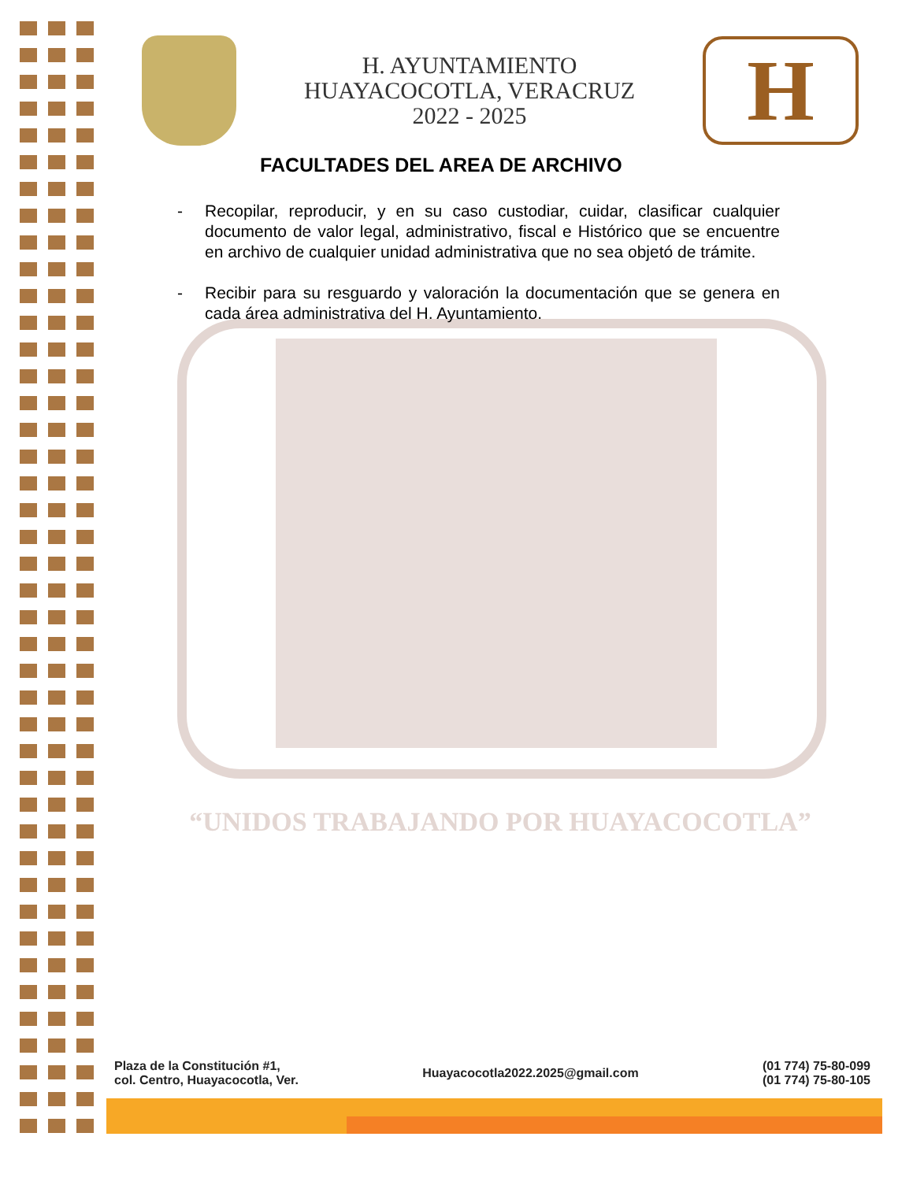H. AYUNTAMIENTO
HUAYACOCOTLA, VERACRUZ
2022 - 2025
H
FACULTADES DEL AREA DE ARCHIVO
- Recopilar, reproducir, y en su caso custodiar, cuidar, clasificar cualquier documento de valor legal, administrativo, fiscal e Histórico que se encuentre en archivo de cualquier unidad administrativa que no sea objetó de trámite.
- Recibir para su resguardo y valoración la documentación que se genera en cada área administrativa del H. Ayuntamiento.
“UNIDOS TRABAJANDO POR HUAYACOCOTLA”
Plaza de la Constitución #1,
col. Centro, Huayacocotla, Ver.
Huayacocotla2022.2025@gmail.com
(01 774) 75-80-099
(01 774) 75-80-105